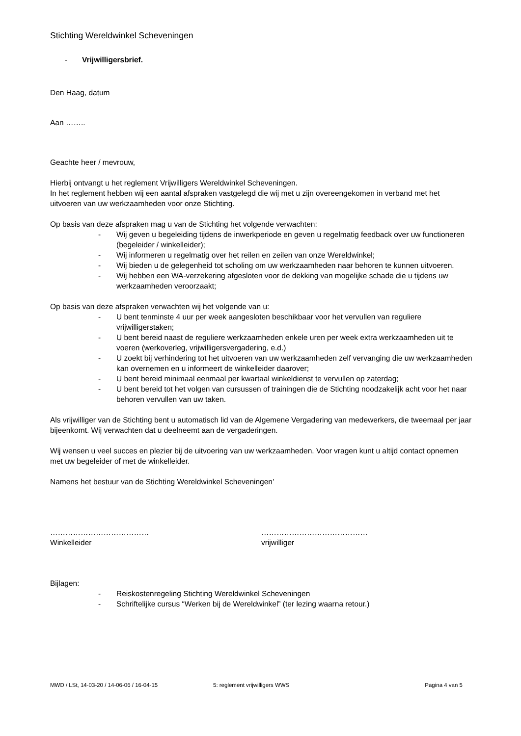Stichting Wereldwinkel Scheveningen
- Vrijwilligersbrief.
Den Haag, datum
Aan ……..
Geachte heer / mevrouw,
Hierbij ontvangt u het reglement Vrijwilligers Wereldwinkel Scheveningen.
In het reglement hebben wij een aantal afspraken vastgelegd die wij met u zijn overeengekomen in verband met het uitvoeren van uw werkzaamheden voor onze Stichting.
Op basis van deze afspraken mag u van de Stichting het volgende verwachten:
- Wij geven u begeleiding tijdens de inwerkperiode en geven u regelmatig feedback over uw functioneren (begeleider / winkelleider);
- Wij informeren u regelmatig over het reilen en zeilen van onze Wereldwinkel;
- Wij bieden u de gelegenheid tot scholing om uw werkzaamheden naar behoren te kunnen uitvoeren.
- Wij hebben een WA-verzekering afgesloten voor de dekking van mogelijke schade die u tijdens uw werkzaamheden veroorzaakt;
Op basis van deze afspraken verwachten wij het volgende van u:
- U bent tenminste 4 uur per week aangesloten beschikbaar voor het vervullen van reguliere vrijwilligerstaken;
- U bent bereid naast de reguliere werkzaamheden enkele uren per week extra werkzaamheden uit te voeren (werkoverleg, vrijwilligersvergadering, e.d.)
- U zoekt bij verhindering tot het uitvoeren van uw werkzaamheden zelf vervanging die uw werkzaamheden kan overnemen en u informeert de winkelleider daarover;
- U bent bereid minimaal eenmaal per kwartaal winkeldienst te vervullen op zaterdag;
- U bent bereid tot het volgen van cursussen of trainingen die de Stichting noodzakelijk acht voor het naar behoren vervullen van uw taken.
Als vrijwilliger van de Stichting bent u automatisch lid van de Algemene Vergadering van medewerkers, die tweemaal per jaar bijeenkomt. Wij verwachten dat u deelneemt aan de vergaderingen.
Wij wensen u veel succes en plezier bij de uitvoering van uw werkzaamheden. Voor vragen kunt u altijd contact opnemen met uw begeleider of met de winkelleider.
Namens het bestuur van de Stichting Wereldwinkel Scheveningen’
…………………………………
Winkelleider
……………………………………
vrijwilliger
Bijlagen:
- Reiskostenregeling Stichting Wereldwinkel Scheveningen
- Schriftelijke cursus “Werken bij de Wereldwinkel” (ter lezing waarna retour.)
MWD / LSt, 14-03-20 / 14-06-06 / 16-04-15 5: reglement vrijwilligers WWS Pagina 4 van 5